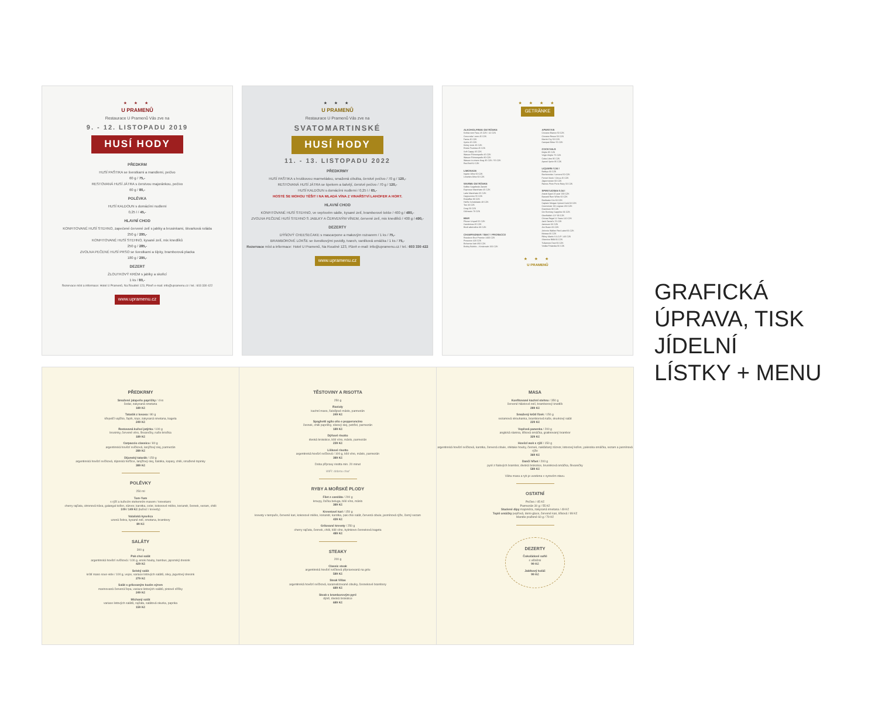★ ★ ★
U PRAMENŮ
Restaurace U Pramenů Vás zve na
9. - 12. LISTOPADU 2019
HUSÍ HODY
PŘEDKRM
HUSÍ PAŠTIKA se švestkami a mandlemi, pečivo
60 g / 75,-
RESTOVANÁ HUSÍ JÁTRA s čerstvou majoránkou, pečivo
60 g / 80,-
POLÉVKA
HUSÍ KALDOUN s domácími nudlemi
0,25 l / 45,-
HLAVNÍ CHOD
KONFITOVANÉ HUSÍ STEHNO, zapečené červené zelí s jablky a brusinkami, škvarková roláda
250 g / 295,-
KONFITOVANÉ HUSÍ STEHNO, kysané zelí, mix knedlíků
250 g / 285,-
ZVOLNA PEČENÉ HUSÍ PRSO se švestkami a šípky, bramborová placka
180 g / 295,-
DEZERT
ŽLOUTKOVÝ KRÉM s jablky a skořicí
1 ks / 80,-
Rezervace míst a informace: Hotel U Pramenů, Na Roudné 123, Plzeň e-mail: info@upramenu.cz / tel.: 603 330 422
www.upramenu.cz
★ ★ ★
U PRAMENŮ
Restaurace U Pramenů Vás zve na
SVATOMARTINSKÉ
HUSÍ HODY
11. - 13. LISTOPADU 2022
PŘEDKRMY
HUSÍ PAŠTIKA s hruškovou marmeládou, smažená cibulka, čerstvé pečivo / 70 g / 120,-
RESTOVANÁ HUSÍ JÁTRA se špekem a šalvějí, čerstvé pečivo / 70 g / 120,-
HUSÍ KALDOUN s domácími nudlemi / 0,25 l / 65,-
HOSTÉ SE MOHOU TĚŠIT I NA MLADÁ VÍNA Z VINAŘSTVÍ LAHOFER A HORT.
HLAVNÍ CHOD
KONFITOVANÉ HUSÍ STEHNO, ve vepřovém sádle, kysané zelí, bramborové lokše / 400 g / 480,-
ZVOLNA PEČENÉ HUSÍ STEHNO S JABLKY A ČERVENÝM VÍNEM, červené zelí, mix knedlíků / 400 g / 490,-
DEZERTY
DÝŇOVÝ CHEESECAKE s mascarpone a makovým rozvarem / 1 ks / 75,-
BRAMBOROVÉ LOKŠE se švestkovými povidly, tvaroh, vanilková omáčka / 1 ks / 75,-
Rezervace míst a informace: Hotel U Pramenů, Na Roudné 123, Plzeň e-mail: info@upramenu.cz / tel.: 603 330 422
www.upramenu.cz
★ ★ ★ ★
GETRÄNKE
ALKOHOLFREIE GETRÄNKE
Kofola vom Fass 25 CZK / 42 CZK
Coca cola / zero 45 CZK
Fanta 45 CZK
Sprite 45 CZK
Kinley tonic 45 CZK
Eistee Fuzetea 45 CZK
Soft Cappy 45 CZK
Wasser Römerquelle 45 CZK
Wasser Römerquelle 80 CZK
Wasser in einem Krug 35 CZK / 55 CZK
Red Bull 62 CZK
LIMONADE
Ingwer-Minz 60 CZK
Limetten-Minz 60 CZK
WARME GETRÄNKE
Kaffee Segafredo Zanetti
Espresso Macchiato 45 CZK
Latte Macchiato 65 CZK
Cappuccino 55 CZK
Eiskaffee 80 CZK
Heiße Schokolade 48 CZK
Tee 40 CZK
Grog 50 CZK
Glühwein 70 CZK
BIER
Pilsner Urquell 55 CZK
Gambrinus 35 CZK
Birell alkoholfrei 30 CZK
CHAMPAGNER / SEKT / PROSECCO
Roederer Brut Premier 2400 CZK
Prosecco 420 CZK
Bohemia Sekt 350 CZK
Bobby Bubble – Kindersekt 150 CZK
APERITIVE
Cinzano Bianco 50 CZK
Cinzano Rosso 50 CZK
Martini Dry 50 CZK
Campari Bitter 55 CZK
COCKTAILS
Mojito 95 CZK
Virgin Mojito 75 CZK
Cuba Libre 95 CZK
Aperol Spritz 95 CZK
LIQUERE 0,04 l
Baileys 60 CZK
Becherovka / Lemond 50 CZK
Fernet Stock / Citrus 45 CZK
Jägermeister 60 CZK
Ramos Pinto Porto Ruby 50 CZK
SPIRITUOSEN 0,04 l
Ararat Aged 20 year 190 CZK
Bacardi Rum White 60 CZK
Beefeater Gin 60 CZK
Captain Morgan Spiced Gold 60 CZK
Courvoisier XO cognac 260 CZK
Drambuie 90 CZK
Gin Bombay Sapphire 66 CZK
Glenfiddich 12Y 90 CZK
Chivas Regal 12 Years 110 CZK
Jack Daniel's 76 CZK
Jameson 66 CZK
Jim Beam 66 CZK
Johnnie Walker Red Label 66 CZK
Metaxa 66 CZK
Rémy Martin V.S.O.P. 140 CZK
Slivovice Bělá 66 CZK
Tullamore Dew 66 CZK
Vodka Finlandia 66 CZK
★ ★ ★
U PRAMENŮ
GRAFICKÁ
ÚPRAVA, TISK
JÍDELNÍ
LÍSTKY + MENU
PŘEDKRMY
Smažené jalapeño papričky / 4 ks
čedar, zakysaná smetana
189 Kč
Tatarák z lososa / 80 g
křepelčí vajíčko, řapík, kopr, zakysaná smetana, bageta
249 Kč
Restovaná kuřecí jatýrka / 100 g
brusinky, červené víno, škvarečky, naše brioška
189 Kč
Carpaccio classico / 80 g
argentinská hovězí svíčková, lanýžový olej, parmezán
289 Kč
Dijonský tatarák / 150 g
argentinská hovězí svíčková, dijonská hořčice, lanýžový olej, šalotka, kapary, chilli, smažené topinky
389 Kč
POLÉVKY
250 ml
Tom-Yum
s rýží a kuřecím stehenním masem / krevetami
cherry rajčata, citronová tráva, galangal kořen, zázvor, karotka, celer, kokosové mléko, koriandr, česnek, sezam, chilli
109 / 149 Kč (kuřecí / krevety)
Valašská kyselica
uzená žebra, kysané zelí, smetana, brambory
89 Kč
SALÁTY
300 g
Pak choi salát
argentinská hovězí svíčková / 100 g, enoki houby, bambus, japonský dresink
429 Kč
Selský salát
krůtí maso sous-vide / 100 g, vejce, variace listových salátů, olivy, jogurtový dresink
279 Kč
Salát s grilovaným kozím sýrem
marinovaná červená řepa, variace listových salátů, piniové oříšky
249 Kč
Míchaný salát
variace listových salátů, rajčata, salátová okurka, paprika
159 Kč
TĚSTOVINY A RISOTTA
250 g
Ravioly
kachní maso, šalvějové máslo, parmezán
249 Kč
Spaghetti aglio olio e pepperoncino
česnek, chilli papričky, olivový olej, petržel, parmezán
189 Kč
Dýňové risotto
divoká brokolice, bílé víno, máslo, parmezán
239 Kč
Liškové risotto
argentinská hovězí svíčková / 100 g, bílé víno, máslo, parmezán
389 Kč
Doba přípravy risotta min. 20 minut
WIFI: dobrou chuť
RYBY A MOŘSKÉ PLODY
Filet z candáta / 200 g
kroupy, čočka beluga, bílé víno, máslo
389 Kč
Krevetové kari / 150 g
krevety v tempuře, červené kari, kokosové mléko, koriandr, karotka, pak choi salát, červená cibule, jasmínová rýže, černý sezam
439 Kč
Grilované krevety / 250 g
cherry rajčata, česnek, chilli, bílé víno, bylinkovo-česneková bageta
489 Kč
STEAKY
200 g
Classic steak
argentinská hovězí svíčková připravovaná na grilu
589 Kč
Steak Villas
argentinská hovězí svíčková, karamelizované cibulky, česnekové brambory
689 Kč
Steak s bramborovým pyré
dýně, divoká brokolice
689 Kč
MASA
Konfitované kachní stehno / 350 g
červené hlávkové zelí, bramborový knedlík
289 Kč
Smažený krůtí řízek / 150 g
sezamová strouhanka, bramborová kaše, okurkový salát
229 Kč
Vepřová panenka / 200 g
anglická slanina, lišková omáčka, gratinovaný brambor
329 Kč
Hovězí wok s rýží / 150 g
argentinská hovězí svíčková, karotka, červená cibule, shiitake houby, česnek, nakládaný zázvor, lotosový kořen, yakisoba omáčka, sezam a jasmínová rýže
369 Kč
Dančí hřbet / 200 g
pyré z fialových brambor, divoká brokolice, brusinková omáčka, škvarečky
589 Kč
Váha masa a ryb je uvedena v syrovém stavu.
OSTATNÍ
Pečivo / 45 Kč
Parmezán 30 g / 55 Kč
Studené dipy majonéza, zakysaná smetana / 49 Kč
Teplé omáčky pepřová, demi-glace, červené kari, lišková / 99 Kč
Mandle pražené 60 g / 79 Kč
DEZERTY
Čokoládové suflé
s višněmi
99 Kč
Jablkový koláč
99 Kč